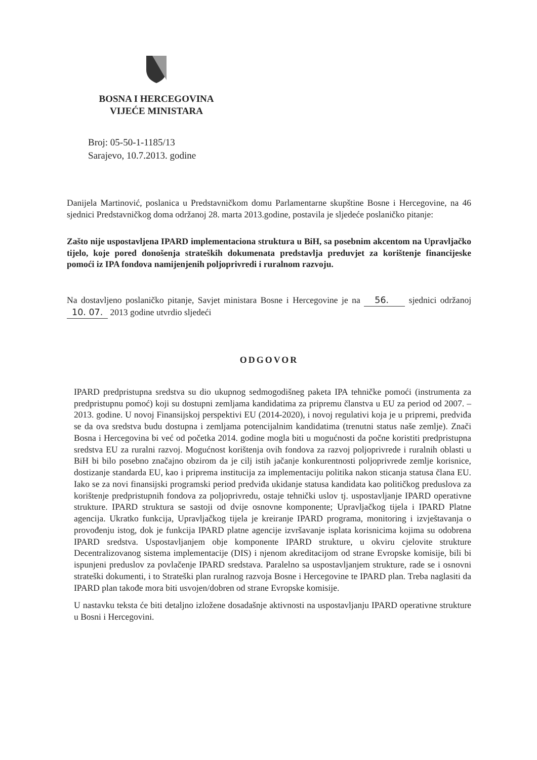BOSNA I HERCEGOVINA
VIJEĆE MINISTARA
Broj: 05-50-1-1185/13
Sarajevo, 10.7.2013. godine
Danijela Martinović, poslanica u Predstavničkom domu Parlamentarne skupštine Bosne i Hercegovine, na 46 sjednici Predstavničkog doma održanoj 28. marta 2013.godine, postavila je sljedeće poslaničko pitanje:
Zašto nije uspostavljena IPARD implementaciona struktura u BiH, sa posebnim akcentom na Upravljačko tijelo, koje pored donošenja strateških dokumenata predstavlja preduvjet za korištenje financijeske pomoći iz IPA fondova namijenjenih poljoprivredi i ruralnom razvoju.
Na dostavljeno poslaničko pitanje, Savjet ministara Bosne i Hercegovine je na 56. sjednici održanoj 10. 07. 2013 godine utvrdio sljedeći
ODGOVOR
IPARD predpristupna sredstva su dio ukupnog sedmogodišneg paketa IPA tehničke pomoći (instrumenta za predpristupnu pomoć) koji su dostupni zemljama kandidatima za pripremu članstva u EU za period od 2007. – 2013. godine. U novoj Finansijskoj perspektivi EU (2014-2020), i novoj regulativi koja je u pripremi, predviđa se da ova sredstva budu dostupna i zemljama potencijalnim kandidatima (trenutni status naše zemlje). Znači Bosna i Hercegovina bi već od početka 2014. godine mogla biti u mogućnosti da počne koristiti predpristupna sredstva EU za ruralni razvoj. Mogućnost korištenja ovih fondova za razvoj poljoprivrede i ruralnih oblasti u BiH bi bilo posebno značajno obzirom da je cilj istih jačanje konkurentnosti poljoprivrede zemlje korisnice, dostizanje standarda EU, kao i priprema institucija za implementaciju politika nakon sticanja statusa člana EU. Iako se za novi finansijski programski period predviđa ukidanje statusa kandidata kao političkog preduslova za korištenje predpristupnih fondova za poljoprivredu, ostaje tehnički uslov tj. uspostavljanje IPARD operativne strukture. IPARD struktura se sastoji od dvije osnovne komponente; Upravljačkog tijela i IPARD Platne agencija. Ukratko funkcija, Upravljačkog tijela je kreiranje IPARD programa, monitoring i izvještavanja o provođenju istog, dok je funkcija IPARD platne agencije izvršavanje isplata korisnicima kojima su odobrena IPARD sredstva. Uspostavljanjem obje komponente IPARD strukture, u okviru cjelovite strukture Decentralizovanog sistema implementacije (DIS) i njenom akreditacijom od strane Evropske komisije, bili bi ispunjeni preduslov za povlačenje IPARD sredstava. Paralelno sa uspostavljanjem strukture, rade se i osnovni strateški dokumenti, i to Strateški plan ruralnog razvoja Bosne i Hercegovine te IPARD plan. Treba naglasiti da IPARD plan takođe mora biti usvojen/dobren od strane Evropske komisije.
U nastavku teksta će biti detaljno izložene dosadašnje aktivnosti na uspostavljanju IPARD operativne strukture u Bosni i Hercegovini.